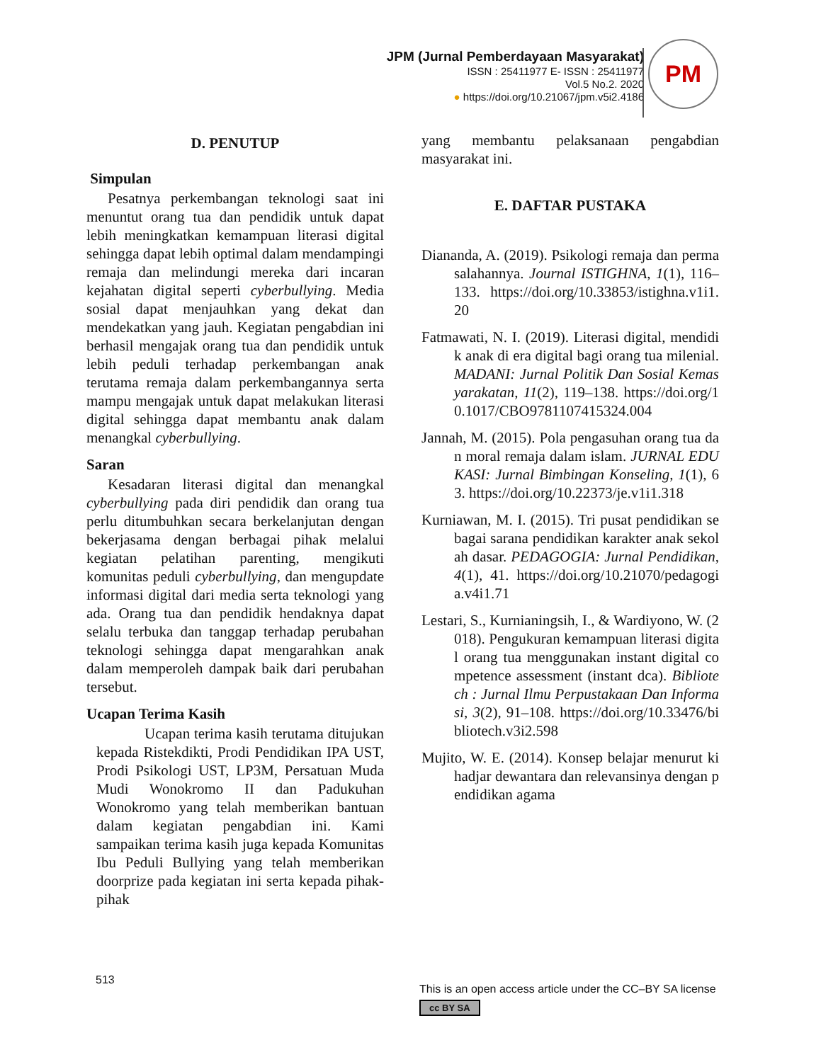JPM (Jurnal Pemberdayaan Masyarakat)
ISSN : 25411977 E- ISSN : 25411977
Vol.5 No.2. 2020
● https://doi.org/10.21067/jpm.v5i2.4186
PM
D. PENUTUP
Simpulan
Pesatnya perkembangan teknologi saat ini menuntut orang tua dan pendidik untuk dapat lebih meningkatkan kemampuan literasi digital sehingga dapat lebih optimal dalam mendampingi remaja dan melindungi mereka dari incaran kejahatan digital seperti cyberbullying. Media sosial dapat menjauhkan yang dekat dan mendekatkan yang jauh. Kegiatan pengabdian ini berhasil mengajak orang tua dan pendidik untuk lebih peduli terhadap perkembangan anak terutama remaja dalam perkembangannya serta mampu mengajak untuk dapat melakukan literasi digital sehingga dapat membantu anak dalam menangkal cyberbullying.
Saran
Kesadaran literasi digital dan menangkal cyberbullying pada diri pendidik dan orang tua perlu ditumbuhkan secara berkelanjutan dengan bekerjasama dengan berbagai pihak melalui kegiatan pelatihan parenting, mengikuti komunitas peduli cyberbullying, dan mengupdate informasi digital dari media serta teknologi yang ada. Orang tua dan pendidik hendaknya dapat selalu terbuka dan tanggap terhadap perubahan teknologi sehingga dapat mengarahkan anak dalam memperoleh dampak baik dari perubahan tersebut.
Ucapan Terima Kasih
Ucapan terima kasih terutama ditujukan kepada Ristekdikti, Prodi Pendidikan IPA UST, Prodi Psikologi UST, LP3M, Persatuan Muda Mudi Wonokromo II dan Padukuhan Wonokromo yang telah memberikan bantuan dalam kegiatan pengabdian ini. Kami sampaikan terima kasih juga kepada Komunitas Ibu Peduli Bullying yang telah memberikan doorprize pada kegiatan ini serta kepada pihak-pihak
yang membantu pelaksanaan pengabdian masyarakat ini.
E. DAFTAR PUSTAKA
Diananda, A. (2019). Psikologi remaja dan permasalahannya. Journal ISTIGHNA, 1(1), 116–133. https://doi.org/10.33853/istighna.v1i1.20
Fatmawati, N. I. (2019). Literasi digital, mendidik anak di era digital bagi orang tua milenial. MADANI: Jurnal Politik Dan Sosial Kemasyarakatan, 11(2), 119–138. https://doi.org/10.1017/CBO9781107415324.004
Jannah, M. (2015). Pola pengasuhan orang tua dan moral remaja dalam islam. JURNAL EDUKASI: Jurnal Bimbingan Konseling, 1(1), 63. https://doi.org/10.22373/je.v1i1.318
Kurniawan, M. I. (2015). Tri pusat pendidikan sebagai sarana pendidikan karakter anak sekolah dasar. PEDAGOGIA: Jurnal Pendidikan, 4(1), 41. https://doi.org/10.21070/pedagogia.v4i1.71
Lestari, S., Kurnianingsih, I., & Wardiyono, W. (2018). Pengukuran kemampuan literasi digital orang tua menggunakan instant digital competence assessment (instant dca). Bibliotech : Jurnal Ilmu Perpustakaan Dan Informasi, 3(2), 91–108. https://doi.org/10.33476/bibliotech.v3i2.598
Mujito, W. E. (2014). Konsep belajar menurut ki hadjar dewantara dan relevansinya dengan pendidikan agama
513
This is an open access article under the CC–BY SA license
cc BY SA